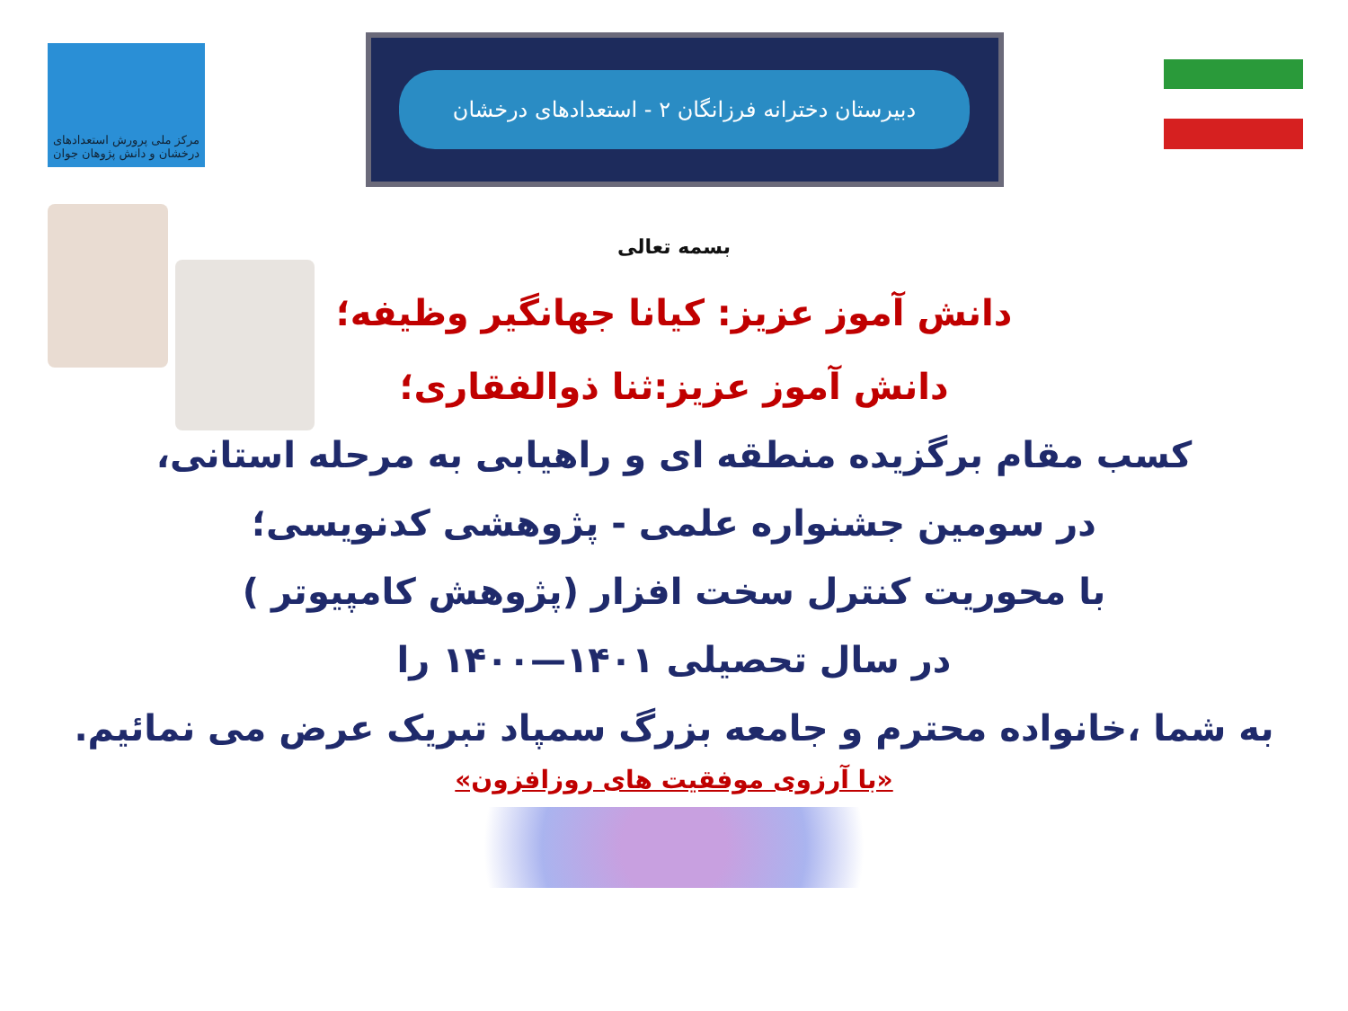مرکز ملی پرورش استعدادهای درخشان و دانش پژوهان جوان
دبیرستان دخترانه فرزانگان ۲ - استعدادهای درخشان
بسمه تعالی
دانش آموز عزیز: کیانا جهانگیر وظیفه؛
دانش آموز عزیز:ثنا ذوالفقاری؛
کسب مقام برگزیده منطقه ای و راهیابی به مرحله استانی،
در سومین جشنواره علمی - پژوهشی کدنویسی؛
با محوریت کنترل سخت افزار (پژوهش کامپیوتر )
در سال تحصیلی ۱۴۰۱—۱۴۰۰ را
به شما ،خانواده محترم و جامعه بزرگ سمپاد تبریک عرض می نمائیم.
«با آرزوی موفقیت های روزافزون»